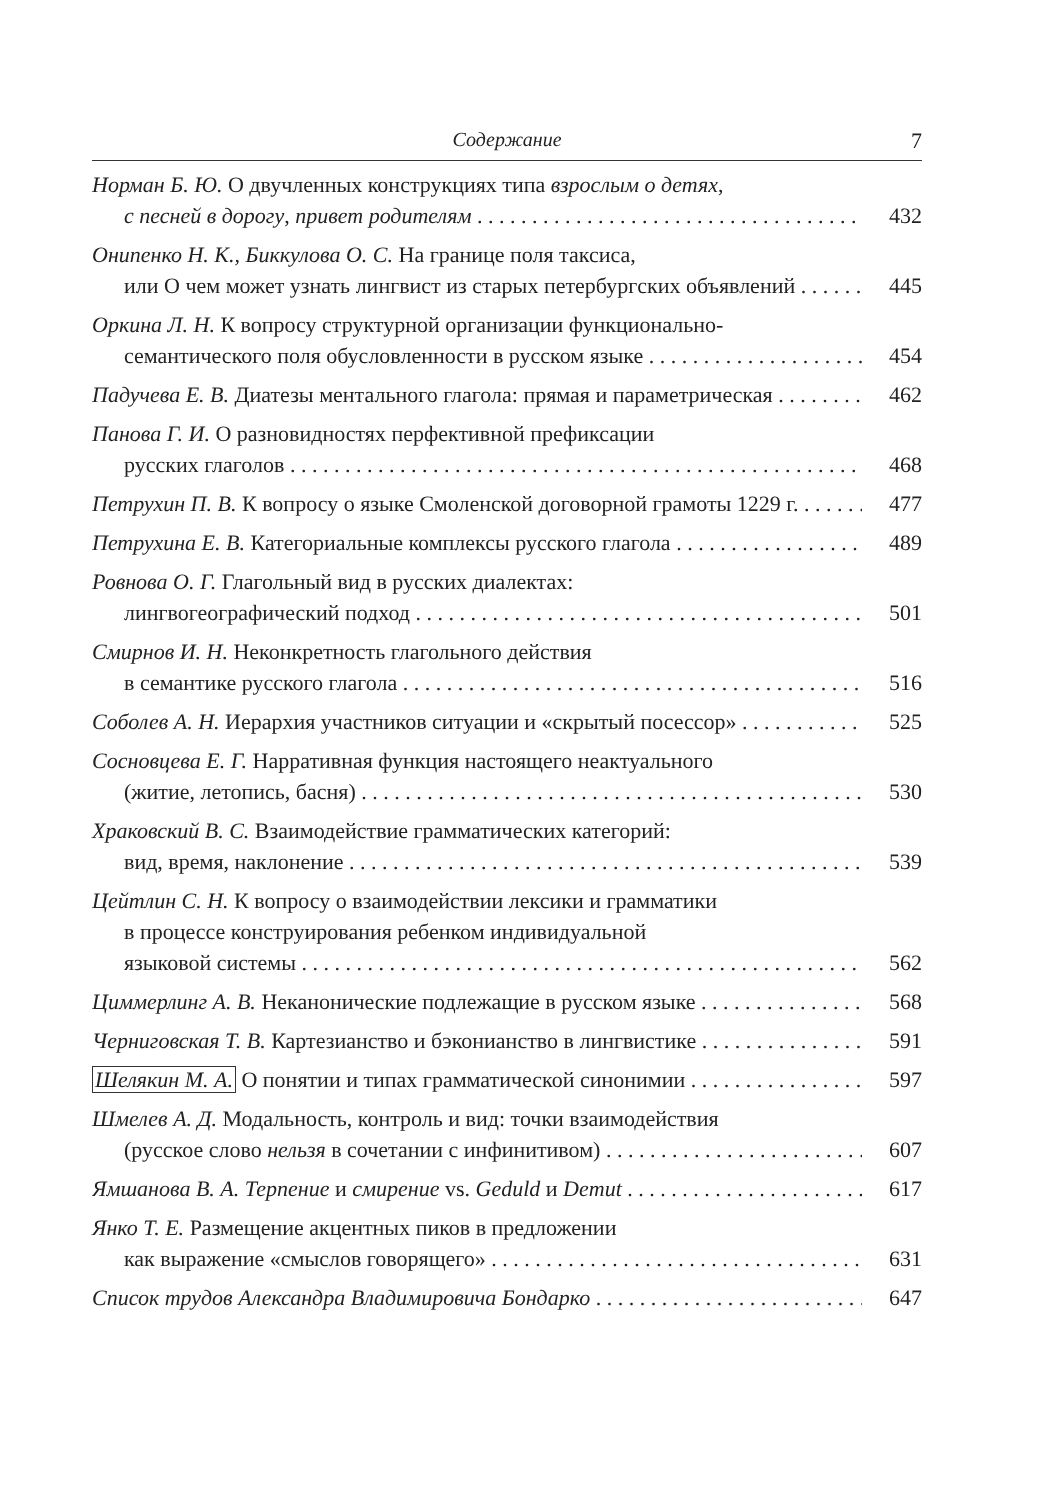Содержание 7
Норман Б. Ю. О двучленных конструкциях типа взрослым о детях,
с песней в дорогу, привет родителям 432
Онипенко Н. К., Биккулова О. С. На границе поля таксиса,
или О чем может узнать лингвист из старых петербургских объявлений 445
Оркина Л. Н. К вопросу структурной организации функционально-
семантического поля обусловленности в русском языке 454
Падучева Е. В. Диатезы ментального глагола: прямая и параметрическая 462
Панова Г. И. О разновидностях перфективной префиксации
русских глаголов 468
Петрухин П. В. К вопросу о языке Смоленской договорной грамоты 1229 г. 477
Петрухина Е. В. Категориальные комплексы русского глагола 489
Ровнова О. Г. Глагольный вид в русских диалектах:
лингвогеографический подход 501
Смирнов И. Н. Неконкретность глагольного действия
в семантике русского глагола 516
Соболев А. Н. Иерархия участников ситуации и «скрытый посессор» 525
Сосновцева Е. Г. Нарративная функция настоящего неактуального
(житие, летопись, басня) 530
Храковский В. С. Взаимодействие грамматических категорий:
вид, время, наклонение 539
Цейтлин С. Н. К вопросу о взаимодействии лексики и грамматики
в процессе конструирования ребенком индивидуальной
языковой системы 562
Циммерлинг А. В. Неканонические подлежащие в русском языке 568
Черниговская Т. В. Картезианство и бэконианство в лингвистике 591
Шелякин М. А. О понятии и типах грамматической синонимии 597
Шмелев А. Д. Модальность, контроль и вид: точки взаимодействия
(русское слово нельзя в сочетании с инфинитивом) 607
Ямшанова В. А. Терпение и смирение vs. Geduld и Demut 617
Янко Т. Е. Размещение акцентных пиков в предложении
как выражение «смыслов говорящего» 631
Список трудов Александра Владимировича Бондарко 647